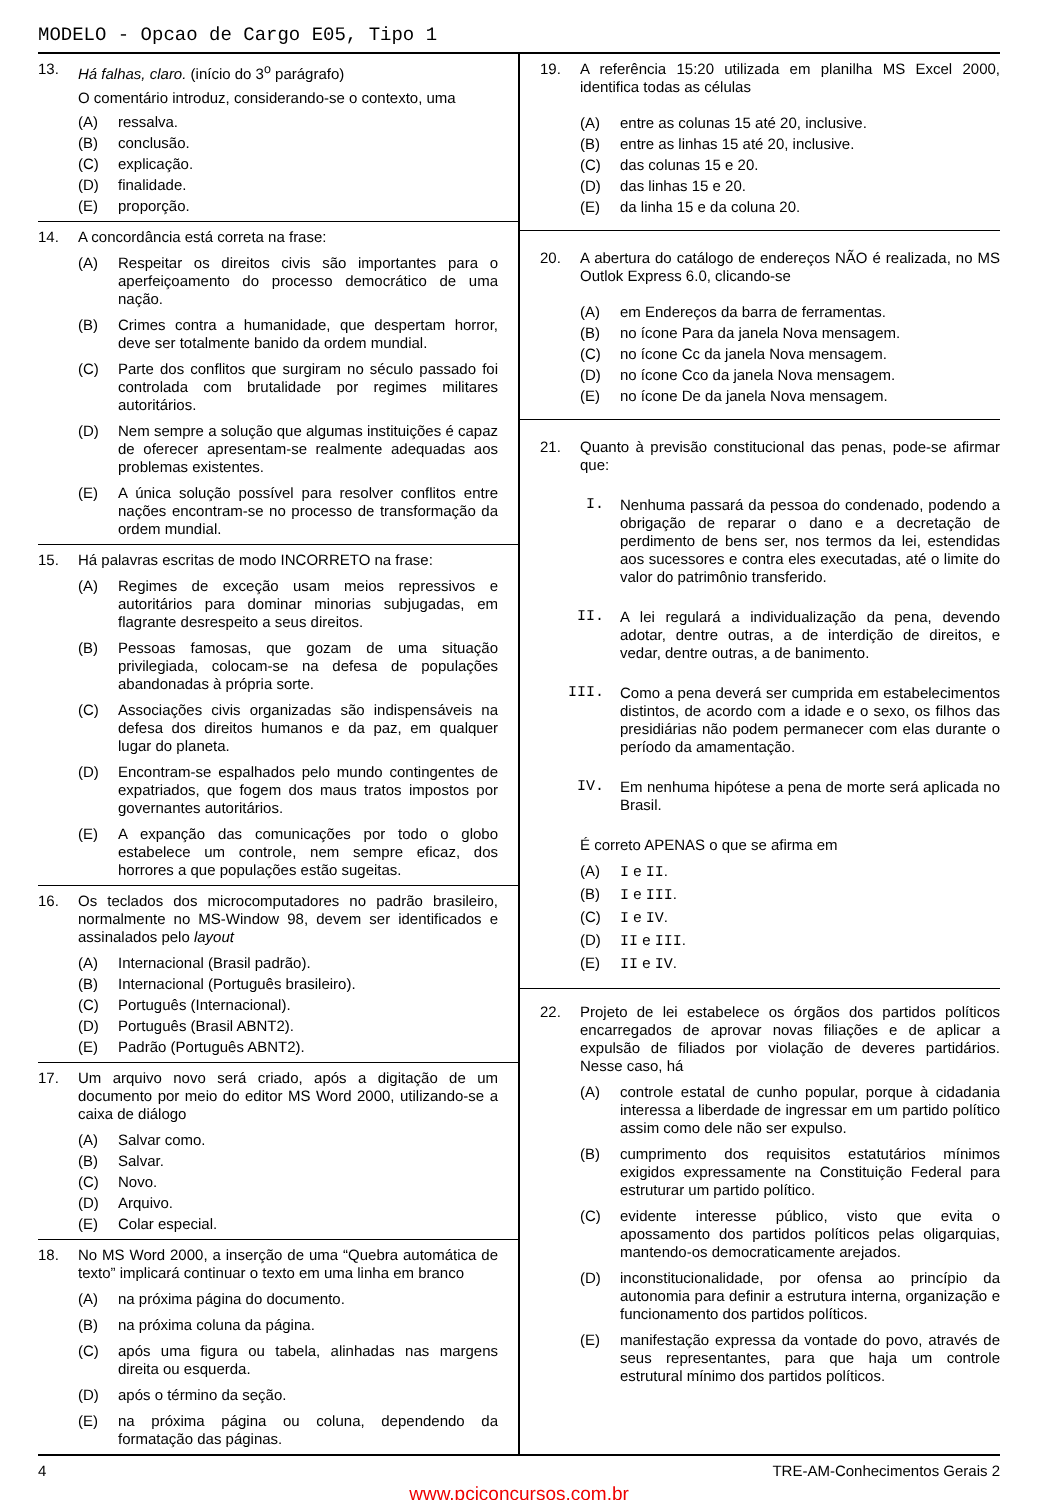MODELO - Opcao de Cargo E05, Tipo 1
13. Há falhas, claro. (início do 3<sup>o</sup> parágrafo)
O comentário introduz, considerando-se o contexto, uma
(A) ressalva.
(B) conclusão.
(C) explicação.
(D) finalidade.
(E) proporção.
14. A concordância está correta na frase:
(A) Respeitar os direitos civis são importantes para o aperfeiçoamento do processo democrático de uma nação.
(B) Crimes contra a humanidade, que despertam horror, deve ser totalmente banido da ordem mundial.
(C) Parte dos conflitos que surgiram no século passado foi controlada com brutalidade por regimes militares autoritários.
(D) Nem sempre a solução que algumas instituições é capaz de oferecer apresentam-se realmente adequadas aos problemas existentes.
(E) A única solução possível para resolver conflitos entre nações encontram-se no processo de transformação da ordem mundial.
15. Há palavras escritas de modo INCORRETO na frase:
(A) Regimes de exceção usam meios repressivos e autoritários para dominar minorias subjugadas, em flagrante desrespeito a seus direitos.
(B) Pessoas famosas, que gozam de uma situação privilegiada, colocam-se na defesa de populações abandonadas à própria sorte.
(C) Associações civis organizadas são indispensáveis na defesa dos direitos humanos e da paz, em qualquer lugar do planeta.
(D) Encontram-se espalhados pelo mundo contingentes de expatriados, que fogem dos maus tratos impostos por governantes autoritários.
(E) A expanção das comunicações por todo o globo estabelece um controle, nem sempre eficaz, dos horrores a que populações estão sugeitas.
16. Os teclados dos microcomputadores no padrão brasileiro, normalmente no MS-Window 98, devem ser identificados e assinalados pelo layout
(A) Internacional (Brasil padrão).
(B) Internacional (Português brasileiro).
(C) Português (Internacional).
(D) Português (Brasil ABNT2).
(E) Padrão (Português ABNT2).
17. Um arquivo novo será criado, após a digitação de um documento por meio do editor MS Word 2000, utilizando-se a caixa de diálogo
(A) Salvar como.
(B) Salvar.
(C) Novo.
(D) Arquivo.
(E) Colar especial.
18. No MS Word 2000, a inserção de uma “Quebra automática de texto” implicará continuar o texto em uma linha em branco
(A) na próxima página do documento.
(B) na próxima coluna da página.
(C) após uma figura ou tabela, alinhadas nas margens direita ou esquerda.
(D) após o término da seção.
(E) na próxima página ou coluna, dependendo da formatação das páginas.
19. A referência 15:20 utilizada em planilha MS Excel 2000, identifica todas as células
(A) entre as colunas 15 até 20, inclusive.
(B) entre as linhas 15 até 20, inclusive.
(C) das colunas 15 e 20.
(D) das linhas 15 e 20.
(E) da linha 15 e da coluna 20.
20. A abertura do catálogo de endereços NÃO é realizada, no MS Outlok Express 6.0, clicando-se
(A) em Endereços da barra de ferramentas.
(B) no ícone Para da janela Nova mensagem.
(C) no ícone Cc da janela Nova mensagem.
(D) no ícone Cco da janela Nova mensagem.
(E) no ícone De da janela Nova mensagem.
21. Quanto à previsão constitucional das penas, pode-se afirmar que:
I. Nenhuma passará da pessoa do condenado, podendo a obrigação de reparar o dano e a decretação de perdimento de bens ser, nos termos da lei, estendidas aos sucessores e contra eles executadas, até o limite do valor do patrimônio transferido.
II. A lei regulará a individualização da pena, devendo adotar, dentre outras, a de interdição de direitos, e vedar, dentre outras, a de banimento.
III. Como a pena deverá ser cumprida em estabelecimentos distintos, de acordo com a idade e o sexo, os filhos das presidiárias não podem permanecer com elas durante o período da amamentação.
IV. Em nenhuma hipótese a pena de morte será aplicada no Brasil.
É correto APENAS o que se afirma em
(A) I e II.
(B) I e III.
(C) I e IV.
(D) II e III.
(E) II e IV.
22. Projeto de lei estabelece os órgãos dos partidos políticos encarregados de aprovar novas filiações e de aplicar a expulsão de filiados por violação de deveres partidários. Nesse caso, há
(A) controle estatal de cunho popular, porque à cidadania interessa a liberdade de ingressar em um partido político assim como dele não ser expulso.
(B) cumprimento dos requisitos estatutários mínimos exigidos expressamente na Constituição Federal para estruturar um partido político.
(C) evidente interesse público, visto que evita o apossamento dos partidos políticos pelas oligarquias, mantendo-os democraticamente arejados.
(D) inconstitucionalidade, por ofensa ao princípio da autonomia para definir a estrutura interna, organização e funcionamento dos partidos políticos.
(E) manifestação expressa da vontade do povo, através de seus representantes, para que haja um controle estrutural mínimo dos partidos políticos.
4 TRE-AM-Conhecimentos Gerais 2
www.pciconcursos.com.br